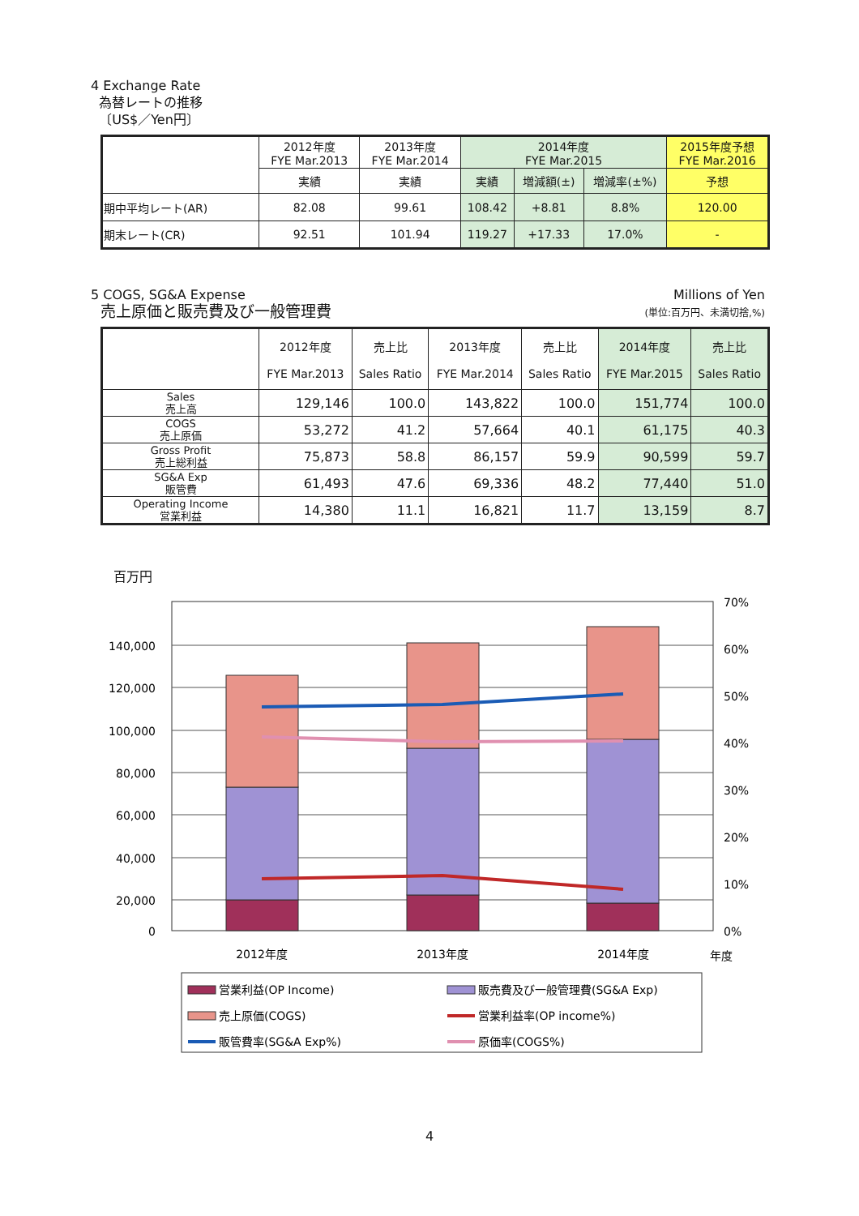4 Exchange Rate
為替レートの推移
〔US$／Yen円〕
| | 2012年度 FYE Mar.2013 | 2013年度 FYE Mar.2014 | 2014年度 FYE Mar.2015 | | | 2015年度予想 FYE Mar.2016 |
| --- | --- | --- | --- | --- | --- | --- |
| | 実績 | 実績 | 実績 | 増減額(±) | 増減率(±%) | 予想 |
| 期中平均レート(AR) | 82.08 | 99.61 | 108.42 | +8.81 | 8.8% | 120.00 |
| 期末レート(CR) | 92.51 | 101.94 | 119.27 | +17.33 | 17.0% | - |
5 COGS, SG&A Expense
売上原価と販売費及び一般管理費
Millions of Yen
(単位:百万円、未満切捨,%)
| | 2012年度 FYE Mar.2013 | 売上比 Sales Ratio | 2013年度 FYE Mar.2014 | 売上比 Sales Ratio | 2014年度 FYE Mar.2015 | 売上比 Sales Ratio |
| --- | --- | --- | --- | --- | --- | --- |
| Sales 売上高 | 129,146 | 100.0 | 143,822 | 100.0 | 151,774 | 100.0 |
| COGS 売上原価 | 53,272 | 41.2 | 57,664 | 40.1 | 61,175 | 40.3 |
| Gross Profit 売上総利益 | 75,873 | 58.8 | 86,157 | 59.9 | 90,599 | 59.7 |
| SG&A Exp 販管費 | 61,493 | 47.6 | 69,336 | 48.2 | 77,440 | 51.0 |
| Operating Income 営業利益 | 14,380 | 11.1 | 16,821 | 11.7 | 13,159 | 8.7 |
百万円
140,000
120,000
100,000
80,000
60,000
40,000
20,000
0
70%
60%
50%
40%
30%
20%
10%
0%
2012年度
2013年度
2014年度
年度
営業利益(OP Income)
販売費及び一般管理費(SG&A Exp)
売上原価(COGS)
営業利益率(OP income%)
販管費率(SG&A Exp%)
原価率(COGS%)
4